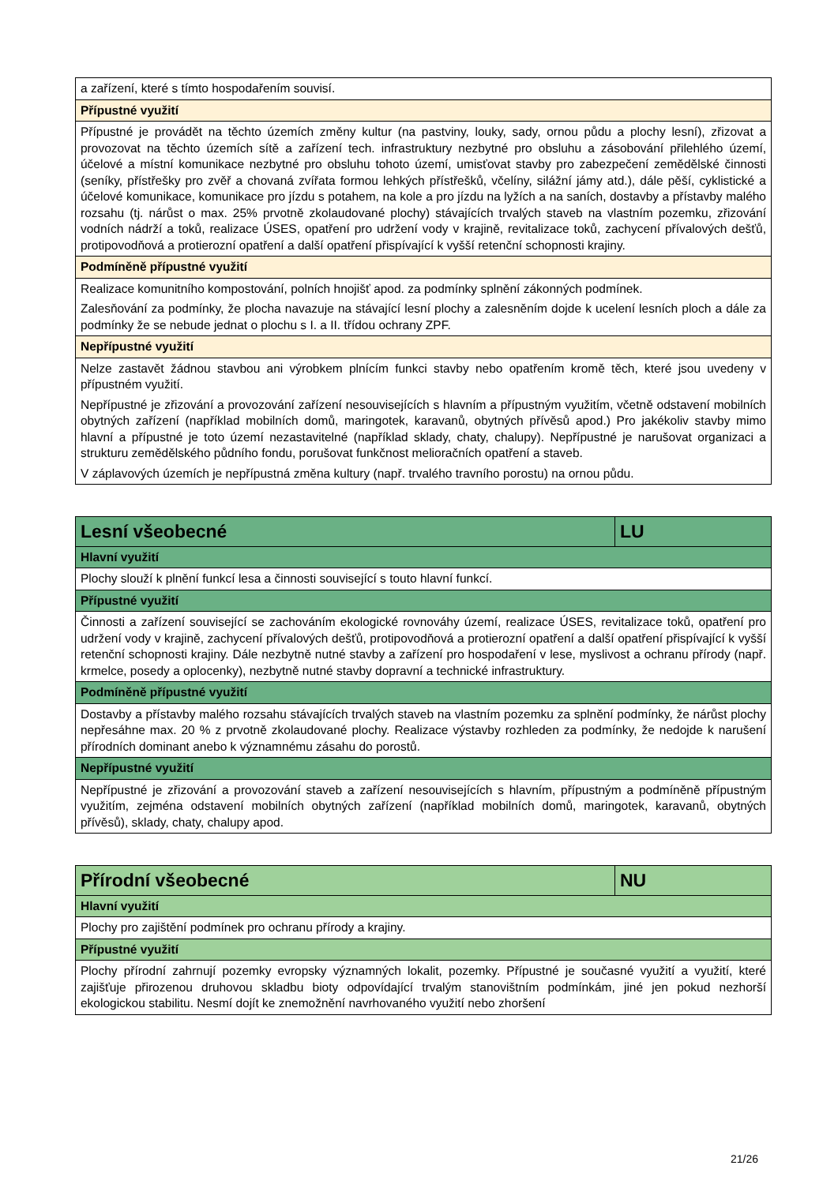| a zařízení, které s tímto hospodařením souvisí. |
| Přípustné využití |
| Přípustné je provádět na těchto územích změny kultur (na pastviny, louky, sady, ornou půdu a plochy lesní), zřizovat a provozovat na těchto územích sítě a zařízení tech. infrastruktury nezbytné pro obsluhu a zásobování přilehlého území, účelové a místní komunikace nezbytné pro obsluhu tohoto území, umisťovat stavby pro zabezpečení zemědělské činnosti (seníky, přístřešky pro zvěř a chovaná zvířata formou lehkých přístřešků, včelíny, silážní jámy atd.), dále pěší, cyklistické a účelové komunikace, komunikace pro jízdu s potahem, na kole a pro jízdu na lyžích a na saních, dostavby a přístavby malého rozsahu (tj. nárůst o max. 25% prvotně zkolaudované plochy) stávajících trvalých staveb na vlastním pozemku, zřizování vodních nádrží a toků, realizace ÚSES, opatření pro udržení vody v krajině, revitalizace toků, zachycení přívalových dešťů, protipovodňová a protierozní opatření a další opatření přispívající k vyšší retenční schopnosti krajiny. |
| Podmíněně přípustné využití |
| Realizace komunitního kompostování, polních hnojišť apod. za podmínky splnění zákonných podmínek. Zalesňování za podmínky, že plocha navazuje na stávající lesní plochy a zalesněním dojde k ucelení lesních ploch a dále za podmínky že se nebude jednat o plochu s I. a II. třídou ochrany ZPF. |
| Nepřípustné využití |
| Nelze zastavět žádnou stavbou ani výrobkem plnícím funkci stavby nebo opatřením kromě těch, které jsou uvedeny v přípustném využití. Nepřípustné je zřizování a provozování zařízení nesouvisejících s hlavním a přípustným využitím, včetně odstavení mobilních obytných zařízení (například mobilních domů, maringotek, karavanů, obytných přívěsů apod.) Pro jakékoliv stavby mimo hlavní a přípustné je toto území nezastavitelné (například sklady, chaty, chalupy). Nepřípustné je narušovat organizaci a strukturu zemědělského půdního fondu, porušovat funkčnost melioračních opatření a staveb. V záplavových územích je nepřípustná změna kultury (např. trvalého travního porostu) na ornou půdu. |
| Lesní všeobecné | LU |
| Hlavní využití | |
| Plochy slouží k plnění funkcí lesa a činnosti související s touto hlavní funkcí. | |
| Přípustné využití | |
| Činnosti a zařízení související se zachováním ekologické rovnováhy území, realizace ÚSES, revitalizace toků, opatření pro udržení vody v krajině, zachycení přívalových dešťů, protipovodňová a protierozní opatření a další opatření přispívající k vyšší retenční schopnosti krajiny. Dále nezbytně nutné stavby a zařízení pro hospodaření v lese, myslivost a ochranu přírody (např. krmelce, posedy a oplocenky), nezbytně nutné stavby dopravní a technické infrastruktury. | |
| Podmíněně přípustné využití | |
| Dostavby a přístavby malého rozsahu stávajících trvalých staveb na vlastním pozemku za splnění podmínky, že nárůst plochy nepřesáhne max. 20 % z prvotně zkolaudované plochy. Realizace výstavby rozhleden za podmínky, že nedojde k narušení přírodních dominant anebo k významnému zásahu do porostů. | |
| Nepřípustné využití | |
| Nepřípustné je zřizování a provozování staveb a zařízení nesouvisejících s hlavním, přípustným a podmíněně přípustným využitím, zejména odstavení mobilních obytných zařízení (například mobilních domů, maringotek, karavanů, obytných přívěsů), sklady, chaty, chalupy apod. | |
| Přírodní všeobecné | NU |
| Hlavní využití | |
| Plochy pro zajištění podmínek pro ochranu přírody a krajiny. | |
| Přípustné využití | |
| Plochy přírodní zahrnují pozemky evropsky významných lokalit, pozemky. Přípustné je současné využití a využití, které zajišťuje přirozenou druhovou skladbu bioty odpovídající trvalým stanovištním podmínkám, jiné jen pokud nezhorší ekologickou stabilitu. Nesmí dojít ke znemožnění navrhovaného využití nebo zhoršení | |
21/26